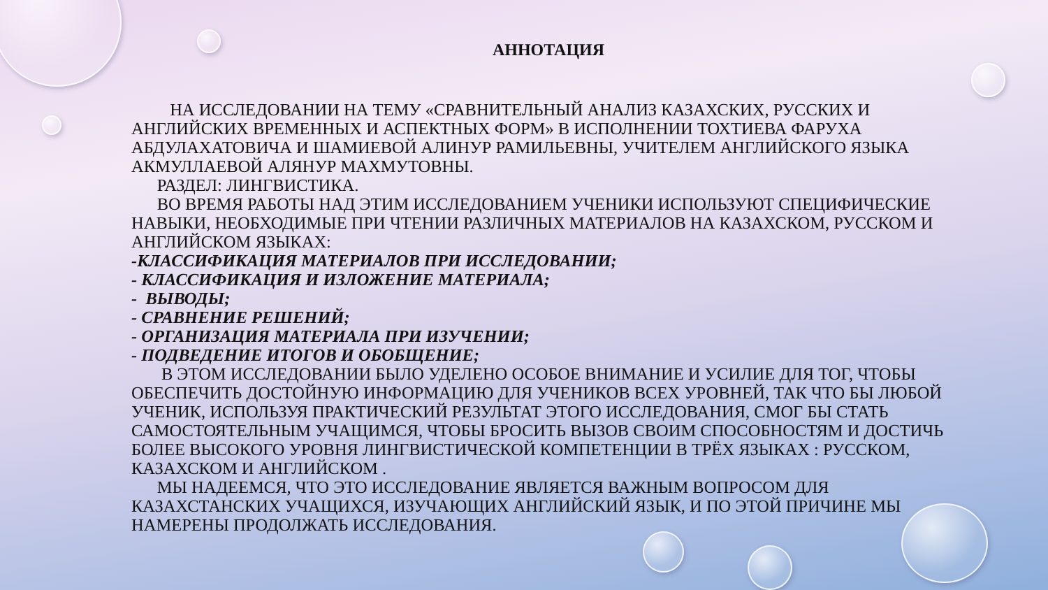АННОТАЦИЯ
НА ИССЛЕДОВАНИИ НА ТЕМУ «СРАВНИТЕЛЬНЫЙ АНАЛИЗ КАЗАХСКИХ, РУССКИХ И АНГЛИЙСКИХ ВРЕМЕННЫХ И АСПЕКТНЫХ ФОРМ» В ИСПОЛНЕНИИ ТОХТИЕВА ФАРУХА АБДУЛАХАТОВИЧА И ШАМИЕВОЙ АЛИНУР РАМИЛЬЕВНЫ, УЧИТЕЛЕМ АНГЛИЙСКОГО ЯЗЫКА АКМУЛЛАЕВОЙ АЛЯНУР МАХМУТОВНЫ.
РАЗДЕЛ: ЛИНГВИСТИКА.
ВО ВРЕМЯ РАБОТЫ НАД ЭТИМ ИССЛЕДОВАНИЕМ УЧЕНИКИ ИСПОЛЬЗУЮТ СПЕЦИФИЧЕСКИЕ НАВЫКИ, НЕОБХОДИМЫЕ ПРИ ЧТЕНИИ РАЗЛИЧНЫХ МАТЕРИАЛОВ НА КАЗАХСКОМ, РУССКОМ И АНГЛИЙСКОМ ЯЗЫКАХ:
-КЛАССИФИКАЦИЯ МАТЕРИАЛОВ ПРИ ИССЛЕДОВАНИИ;
- КЛАССИФИКАЦИЯ И ИЗЛОЖЕНИЕ МАТЕРИАЛА;
- ВЫВОДЫ;
- СРАВНЕНИЕ РЕШЕНИЙ;
- ОРГАНИЗАЦИЯ МАТЕРИАЛА ПРИ ИЗУЧЕНИИ;
- ПОДВЕДЕНИЕ ИТОГОВ И ОБОБЩЕНИЕ;
В ЭТОМ ИССЛЕДОВАНИИ БЫЛО УДЕЛЕНО ОСОБОЕ ВНИМАНИЕ И УСИЛИЕ ДЛЯ ТОГ, ЧТОБЫ ОБЕСПЕЧИТЬ ДОСТОЙНУЮ ИНФОРМАЦИЮ ДЛЯ УЧЕНИКОВ ВСЕХ УРОВНЕЙ, ТАК ЧТО БЫ ЛЮБОЙ УЧЕНИК, ИСПОЛЬЗУЯ ПРАКТИЧЕСКИЙ РЕЗУЛЬТАТ ЭТОГО ИССЛЕДОВАНИЯ, СМОГ БЫ СТАТЬ САМОСТОЯТЕЛЬНЫМ УЧАЩИМСЯ, ЧТОБЫ БРОСИТЬ ВЫЗОВ СВОИМ СПОСОБНОСТЯМ И ДОСТИЧЬ БОЛЕЕ ВЫСОКОГО УРОВНЯ ЛИНГВИСТИЧЕСКОЙ КОМПЕТЕНЦИИ В ТРЁХ ЯЗЫКАХ : РУССКОМ, КАЗАХСКОМ И АНГЛИЙСКОМ .
МЫ НАДЕЕМСЯ, ЧТО ЭТО ИССЛЕДОВАНИЕ ЯВЛЯЕТСЯ ВАЖНЫМ ВОПРОСОМ ДЛЯ КАЗАХСТАНСКИХ УЧАЩИХСЯ, ИЗУЧАЮЩИХ АНГЛИЙСКИЙ ЯЗЫК, И ПО ЭТОЙ ПРИЧИНЕ МЫ НАМЕРЕНЫ ПРОДОЛЖАТЬ ИССЛЕДОВАНИЯ.